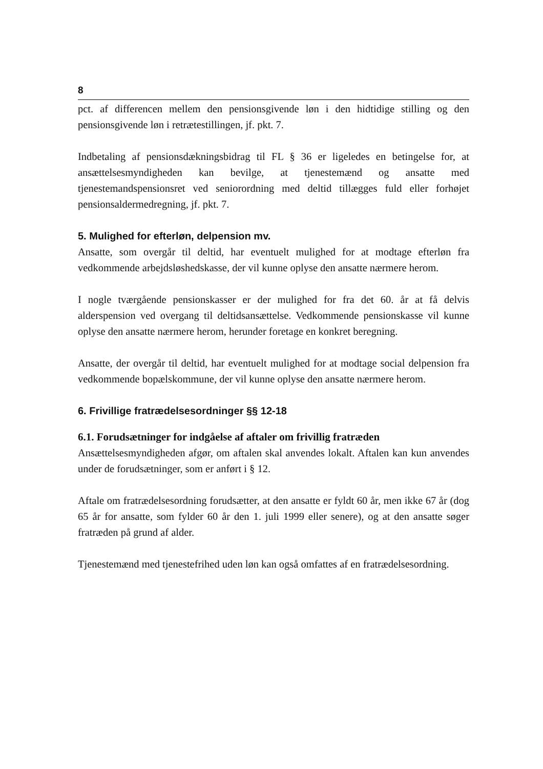8
pct. af differencen mellem den pensionsgivende løn i den hidtidige stilling og den pensionsgivende løn i retrætestillingen, jf. pkt. 7.
Indbetaling af pensionsdækningsbidrag til FL § 36 er ligeledes en betingelse for, at ansættelsesmyndigheden kan bevilge, at tjenestemænd og ansatte med tjenestemandspensionsret ved seniorordning med deltid tillægges fuld eller forhøjet pensionsaldermedregning, jf. pkt. 7.
5. Mulighed for efterløn, delpension mv.
Ansatte, som overgår til deltid, har eventuelt mulighed for at modtage efterløn fra vedkommende arbejdsløshedskasse, der vil kunne oplyse den ansatte nærmere herom.
I nogle tværgående pensionskasser er der mulighed for fra det 60. år at få delvis alderspension ved overgang til deltidsansættelse. Vedkommende pensionskasse vil kunne oplyse den ansatte nærmere herom, herunder foretage en konkret beregning.
Ansatte, der overgår til deltid, har eventuelt mulighed for at modtage social delpension fra vedkommende bopælskommune, der vil kunne oplyse den ansatte nærmere herom.
6. Frivillige fratrædelsesordninger §§ 12-18
6.1. Forudsætninger for indgåelse af aftaler om frivillig fratræden
Ansættelsesmyndigheden afgør, om aftalen skal anvendes lokalt. Aftalen kan kun anvendes under de forudsætninger, som er anført i § 12.
Aftale om fratrædelsesordning forudsætter, at den ansatte er fyldt 60 år, men ikke 67 år (dog 65 år for ansatte, som fylder 60 år den 1. juli 1999 eller senere), og at den ansatte søger fratræden på grund af alder.
Tjenestemænd med tjenestefrihed uden løn kan også omfattes af en fratrædelsesordning.